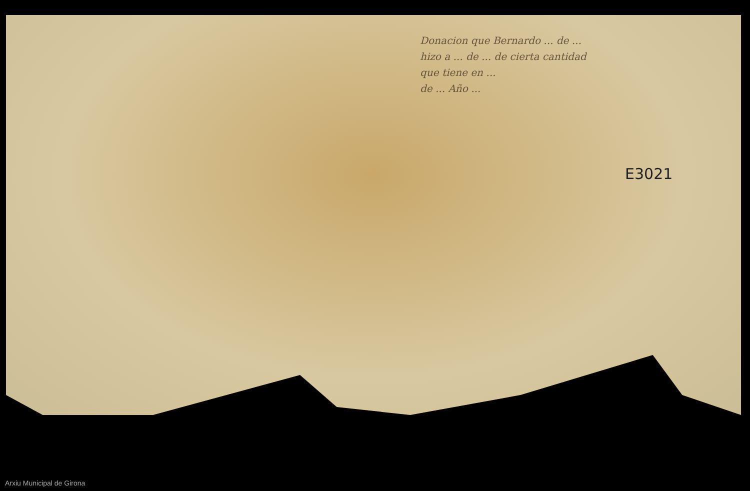Donacion que Bernardo ... de ...
hizo a ... de ... de cierta cantidad
que tiene en ...
de ... Año ...
E3021
Arxiu Municipal de Girona